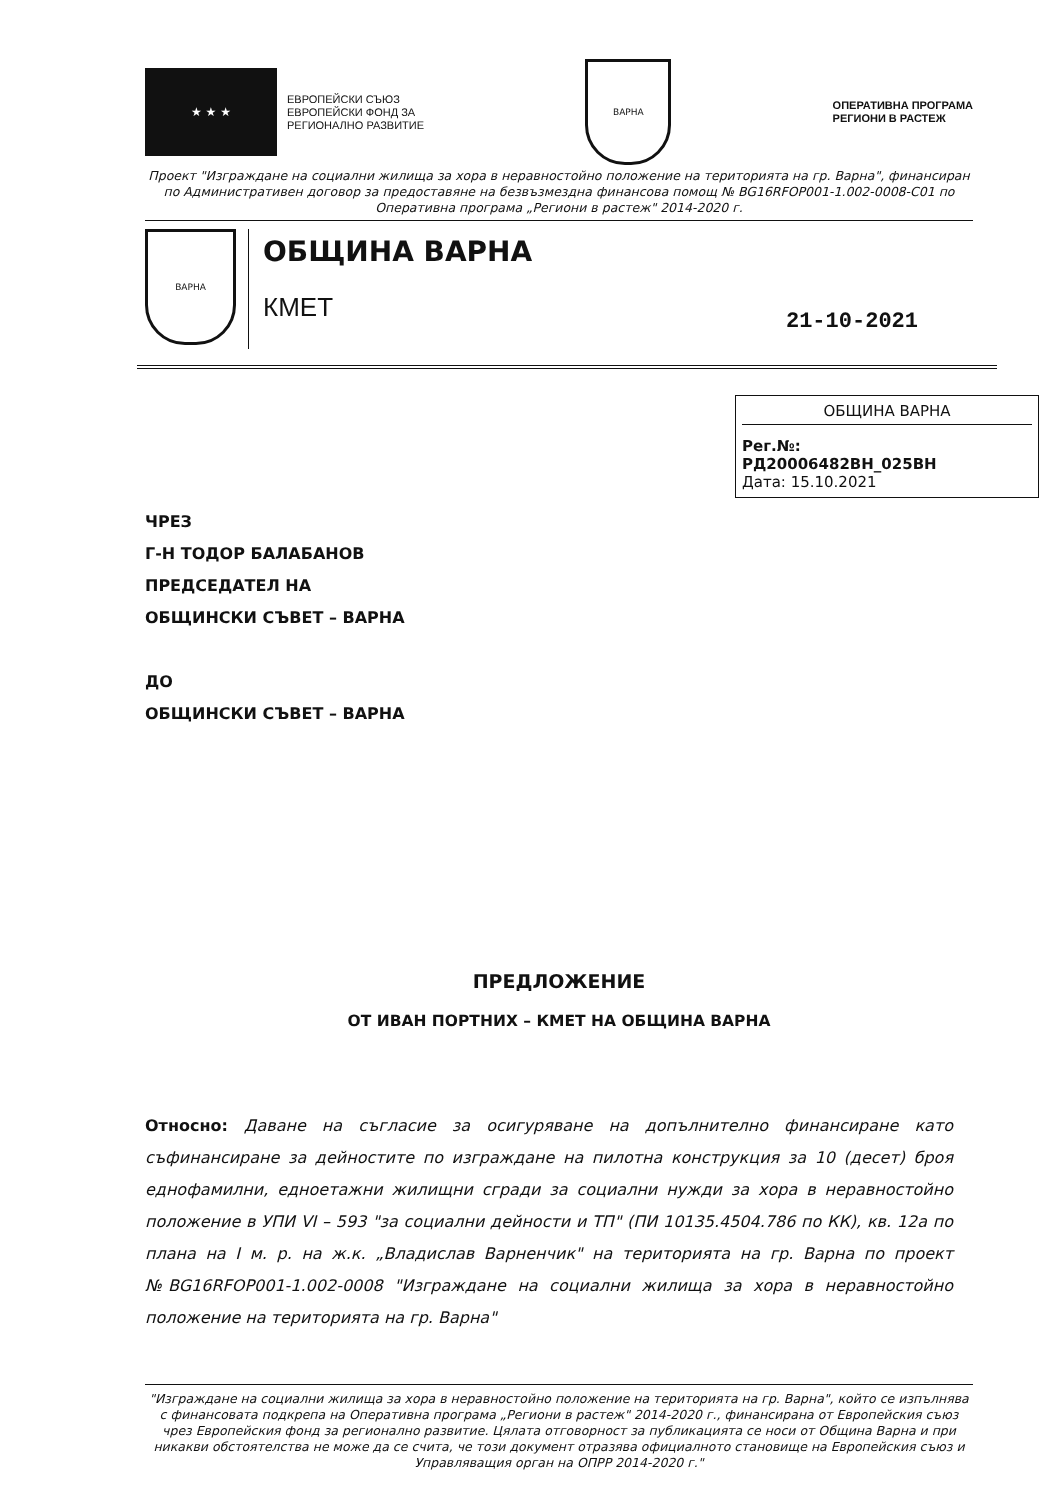★ ★ ★
ЕВРОПЕЙСКИ СЪЮЗ
ЕВРОПЕЙСКИ ФОНД ЗА
РЕГИОНАЛНО РАЗВИТИЕ
ВАРНА
ОПЕРАТИВНА ПРОГРАМА
РЕГИОНИ В РАСТЕЖ
Проект "Изграждане на социални жилища за хора в неравностойно положение на територията на гр. Варна", финансиран по Административен договор за предоставяне на безвъзмездна финансова помощ № BG16RFOP001-1.002-0008-С01 по Оперативна програма „Региони в растеж" 2014-2020 г.
ВАРНА
ОБЩИНА ВАРНА
КМЕТ
21-10-2021
ОБЩИНА ВАРНА
Рег.№:
РД20006482ВН_025ВН
Дата: 15.10.2021
ЧРЕЗ
Г-Н ТОДОР БАЛАБАНОВ
ПРЕДСЕДАТЕЛ НА
ОБЩИНСКИ СЪВЕТ – ВАРНА
ДО
ОБЩИНСКИ СЪВЕТ – ВАРНА
ПРЕДЛОЖЕНИЕ
ОТ ИВАН ПОРТНИХ – КМЕТ НА ОБЩИНА ВАРНА
Относно: Даване на съгласие за осигуряване на допълнително финансиране като съфинансиране за дейностите по изграждане на пилотна конструкция за 10 (десет) броя еднофамилни, едноетажни жилищни сгради за социални нужди за хора в неравностойно положение в УПИ VI – 593 "за социални дейности и ТП" (ПИ 10135.4504.786 по КК), кв. 12а по плана на I м. р. на ж.к. „Владислав Варненчик" на територията на гр. Варна по проект №BG16RFOP001-1.002-0008 "Изграждане на социални жилища за хора в неравностойно положение на територията на гр. Варна"
"Изграждане на социални жилища за хора в неравностойно положение на територията на гр. Варна", който се изпълнява с финансовата подкрепа на Оперативна програма „Региони в растеж" 2014-2020 г., финансирана от Европейския съюз чрез Европейския фонд за регионално развитие. Цялата отговорност за публикацията се носи от Община Варна и при никакви обстоятелства не може да се счита, че този документ отразява официалното становище на Европейския съюз и Управляващия орган на ОПРР 2014-2020 г."